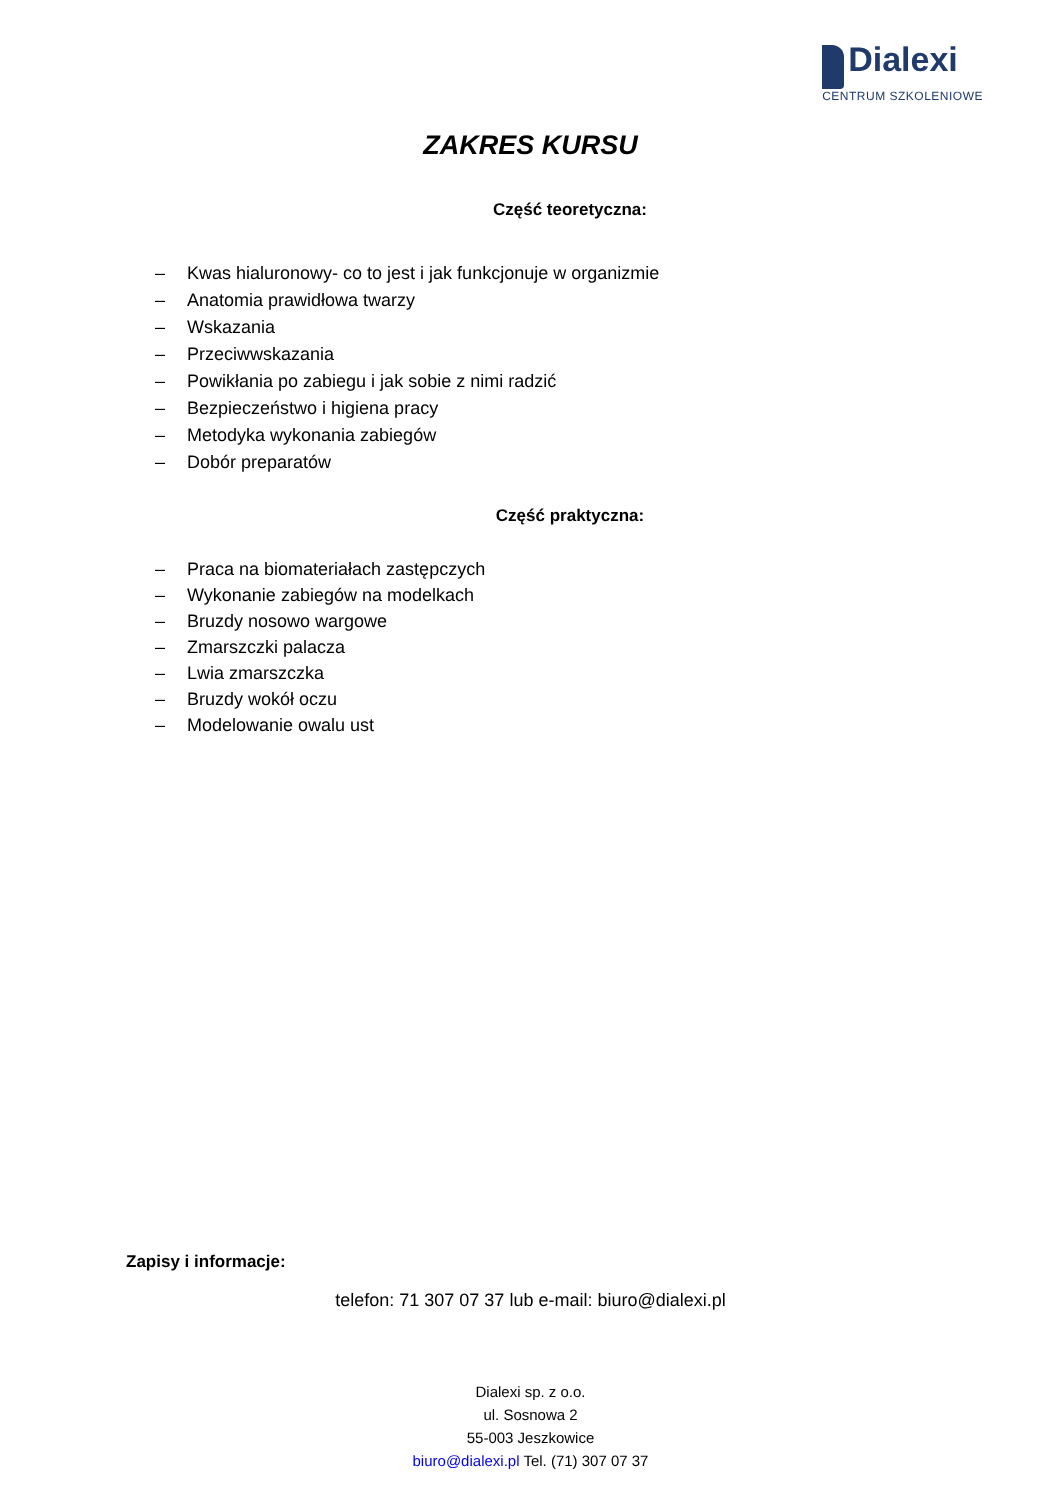Dialexi
CENTRUM SZKOLENIOWE
ZAKRES KURSU
Część teoretyczna:
– Kwas hialuronowy- co to jest i jak funkcjonuje w organizmie
– Anatomia prawidłowa twarzy
– Wskazania
– Przeciwwskazania
– Powikłania po zabiegu i jak sobie z nimi radzić
– Bezpieczeństwo i higiena pracy
– Metodyka wykonania zabiegów
– Dobór preparatów
Część praktyczna:
– Praca na biomateriałach zastępczych
– Wykonanie zabiegów na modelkach
– Bruzdy nosowo wargowe
– Zmarszczki palacza
– Lwia zmarszczka
– Bruzdy wokół oczu
– Modelowanie owalu ust
Zapisy i informacje:
telefon: 71 307 07 37 lub e-mail: biuro@dialexi.pl
Dialexi sp. z o.o.
ul. Sosnowa 2
55-003 Jeszkowice
biuro@dialexi.pl Tel. (71) 307 07 37